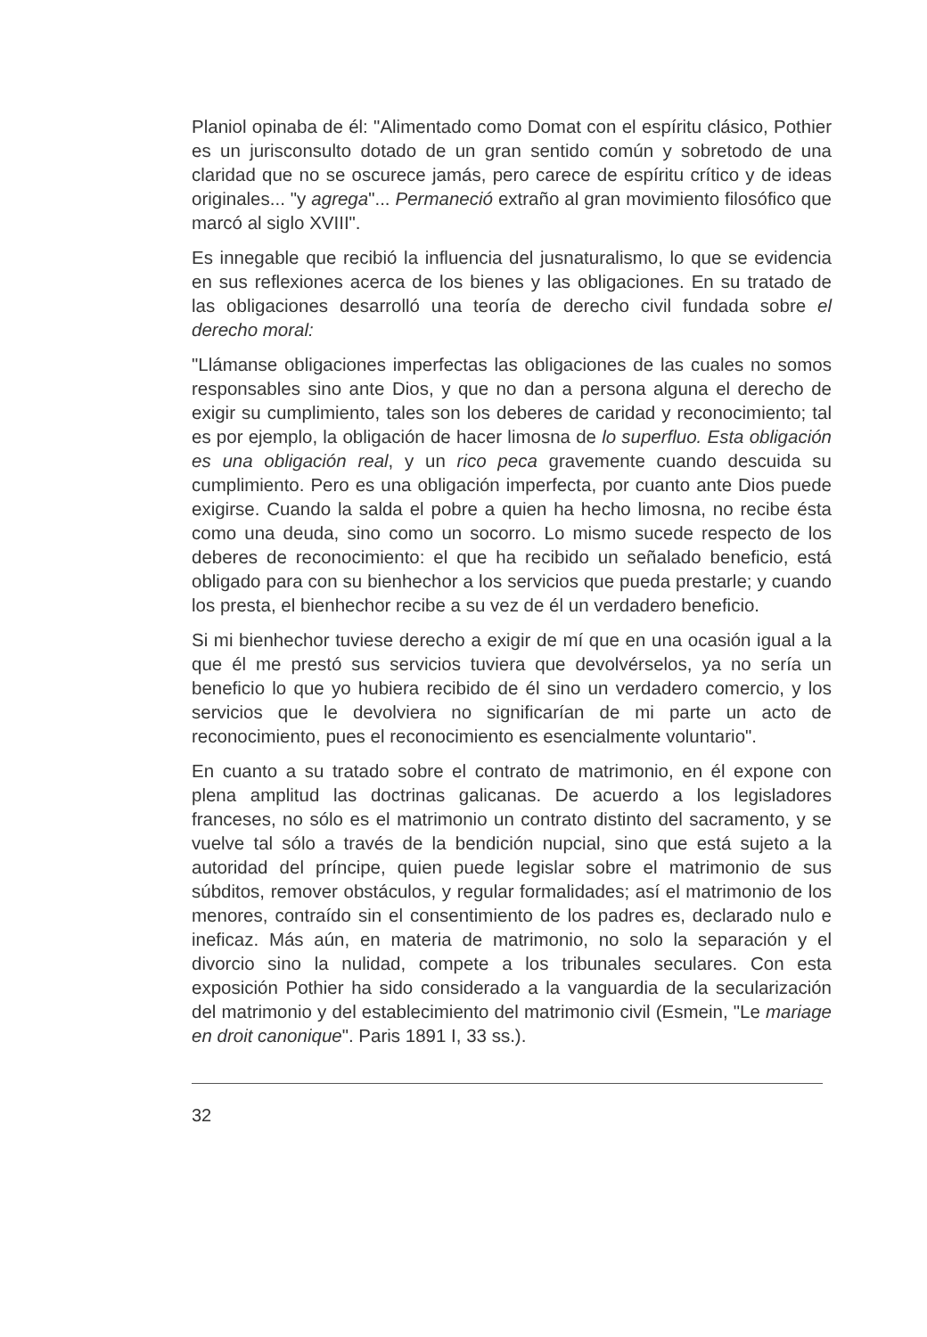Planiol opinaba de él: "Alimentado como Domat con el espíritu clásico, Pothier es un jurisconsulto dotado de un gran sentido común y sobretodo de una claridad que no se oscurece jamás, pero carece de espíritu crítico y de ideas originales... "y agrega"... Permaneció extraño al gran movimiento filosófico que marcó al siglo XVIII".
Es innegable que recibió la influencia del jusnaturalismo, lo que se evidencia en sus reflexiones acerca de los bienes y las obligaciones. En su tratado de las obligaciones desarrolló una teoría de derecho civil fundada sobre el derecho moral:
"Llámanse obligaciones imperfectas las obligaciones de las cuales no somos responsables sino ante Dios, y que no dan a persona alguna el derecho de exigir su cumplimiento, tales son los deberes de caridad y reconocimiento; tal es por ejemplo, la obligación de hacer limosna de lo superfluo. Esta obligación es una obligación real, y un rico peca gravemente cuando descuida su cumplimiento. Pero es una obligación imperfecta, por cuanto ante Dios puede exigirse. Cuando la salda el pobre a quien ha hecho limosna, no recibe ésta como una deuda, sino como un socorro. Lo mismo sucede respecto de los deberes de reconocimiento: el que ha recibido un señalado beneficio, está obligado para con su bienhechor a los servicios que pueda prestarle; y cuando los presta, el bienhechor recibe a su vez de él un verdadero beneficio.
Si mi bienhechor tuviese derecho a exigir de mí que en una ocasión igual a la que él me prestó sus servicios tuviera que devolvérselos, ya no sería un beneficio lo que yo hubiera recibido de él sino un verdadero comercio, y los servicios que le devolviera no significarían de mi parte un acto de reconocimiento, pues el reconocimiento es esencialmente voluntario".
En cuanto a su tratado sobre el contrato de matrimonio, en él expone con plena amplitud las doctrinas galicanas. De acuerdo a los legisladores franceses, no sólo es el matrimonio un contrato distinto del sacramento, y se vuelve tal sólo a través de la bendición nupcial, sino que está sujeto a la autoridad del príncipe, quien puede legislar sobre el matrimonio de sus súbditos, remover obstáculos, y regular formalidades; así el matrimonio de los menores, contraído sin el consentimiento de los padres es, declarado nulo e ineficaz. Más aún, en materia de matrimonio, no solo la separación y el divorcio sino la nulidad, compete a los tribunales seculares. Con esta exposición Pothier ha sido considerado a la vanguardia de la secularización del matrimonio y del establecimiento del matrimonio civil (Esmein, "Le mariage en droit canonique". Paris 1891 I, 33 ss.).
32